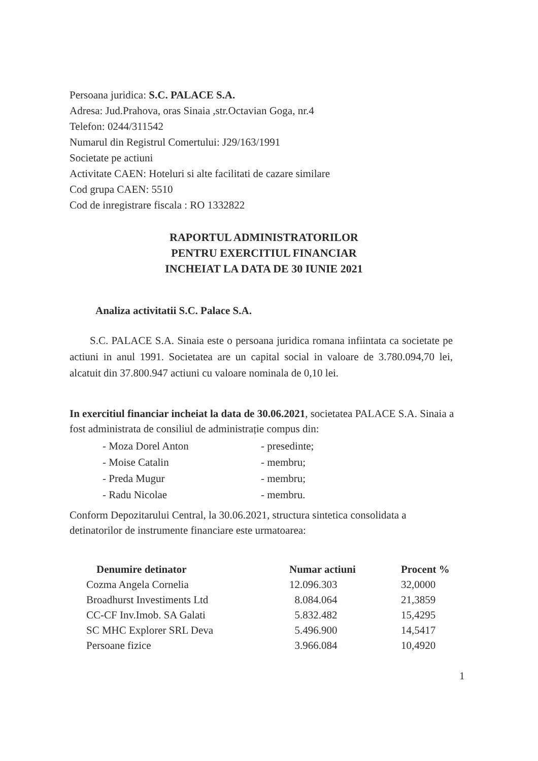Persoana juridica: S.C. PALACE S.A.
Adresa: Jud.Prahova, oras Sinaia ,str.Octavian Goga, nr.4
Telefon: 0244/311542
Numarul din Registrul Comertului: J29/163/1991
Societate pe actiuni
Activitate CAEN: Hoteluri si alte facilitati de cazare similare
Cod grupa CAEN: 5510
Cod de inregistrare fiscala : RO 1332822
RAPORTUL ADMINISTRATORILOR
PENTRU EXERCITIUL FINANCIAR
INCHEIAT LA DATA DE 30 IUNIE 2021
Analiza activitatii S.C. Palace S.A.
S.C. PALACE S.A. Sinaia este o persoana juridica romana infiintata ca societate pe actiuni in anul 1991. Societatea are un capital social in valoare de 3.780.094,70 lei, alcatuit din 37.800.947 actiuni cu valoare nominala de 0,10 lei.
In exercitiul financiar incheiat la data de 30.06.2021, societatea PALACE S.A. Sinaia a fost administrata de consiliul de administrație compus din:
| - Moza Dorel Anton | - presedinte; |
| - Moise Catalin | - membru; |
| - Preda Mugur | - membru; |
| - Radu Nicolae | - membru. |
Conform Depozitarului Central, la 30.06.2021, structura sintetica consolidata a detinatorilor de instrumente financiare este urmatoarea:
| Denumire detinator | Numar actiuni | Procent % |
| --- | --- | --- |
| Cozma Angela Cornelia | 12.096.303 | 32,0000 |
| Broadhurst Investiments Ltd | 8.084.064 | 21,3859 |
| CC-CF Inv.Imob. SA Galati | 5.832.482 | 15,4295 |
| SC MHC Explorer SRL Deva | 5.496.900 | 14,5417 |
| Persoane fizice | 3.966.084 | 10,4920 |
1